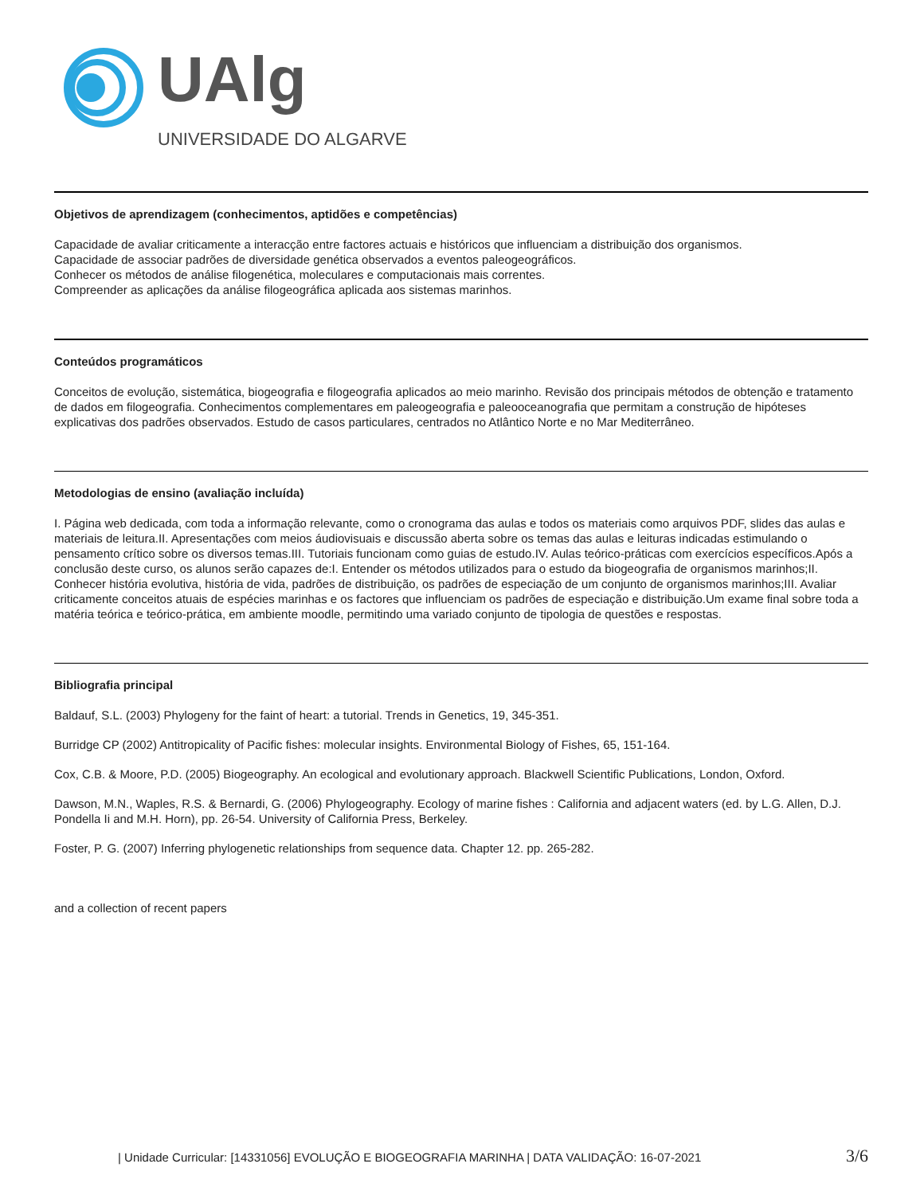UAlg
UNIVERSIDADE DO ALGARVE
Objetivos de aprendizagem (conhecimentos, aptidões e competências)
Capacidade de avaliar criticamente a interacção entre factores actuais e históricos que influenciam a distribuição dos organismos.
Capacidade de associar padrões de diversidade genética observados a eventos paleogeográficos.
Conhecer os métodos de análise filogenética, moleculares e computacionais mais correntes.
Compreender as aplicações da análise filogeográfica aplicada aos sistemas marinhos.
Conteúdos programáticos
Conceitos de evolução, sistemática, biogeografia e filogeografia aplicados ao meio marinho. Revisão dos principais métodos de obtenção e tratamento de dados em filogeografia. Conhecimentos complementares em paleogeografia e paleooceanografia que permitam a construção de hipóteses explicativas dos padrões observados. Estudo de casos particulares, centrados no Atlântico Norte e no Mar Mediterrâneo.
Metodologias de ensino (avaliação incluída)
I. Página web dedicada, com toda a informação relevante, como o cronograma das aulas e todos os materiais como arquivos PDF, slides das aulas e materiais de leitura.II. Apresentações com meios áudiovisuais e discussão aberta sobre os temas das aulas e leituras indicadas estimulando o pensamento crítico sobre os diversos temas.III. Tutoriais funcionam como guias de estudo.IV. Aulas teórico-práticas com exercícios específicos.Após a conclusão deste curso, os alunos serão capazes de:I. Entender os métodos utilizados para o estudo da biogeografia de organismos marinhos;II. Conhecer história evolutiva, história de vida, padrões de distribuição, os padrões de especiação de um conjunto de organismos marinhos;III. Avaliar criticamente conceitos atuais de espécies marinhas e os factores que influenciam os padrões de especiação e distribuição.Um exame final sobre toda a matéria teórica e teórico-prática, em ambiente moodle, permitindo uma variado conjunto de tipologia de questões e respostas.
Bibliografia principal
Baldauf, S.L. (2003) Phylogeny for the faint of heart: a tutorial. Trends in Genetics, 19, 345-351.
Burridge CP (2002) Antitropicality of Pacific fishes: molecular insights. Environmental Biology of Fishes, 65, 151-164.
Cox, C.B. & Moore, P.D. (2005) Biogeography. An ecological and evolutionary approach. Blackwell Scientific Publications, London, Oxford.
Dawson, M.N., Waples, R.S. & Bernardi, G. (2006) Phylogeography. Ecology of marine fishes : California and adjacent waters (ed. by L.G. Allen, D.J. Pondella Ii and M.H. Horn), pp. 26-54. University of California Press, Berkeley.
Foster, P. G. (2007) Inferring phylogenetic relationships from sequence data. Chapter 12. pp. 265-282.
and a collection of recent papers
| Unidade Curricular: [14331056] EVOLUÇÃO E BIOGEOGRAFIA MARINHA | DATA VALIDAÇÃO: 16-07-2021 3/6